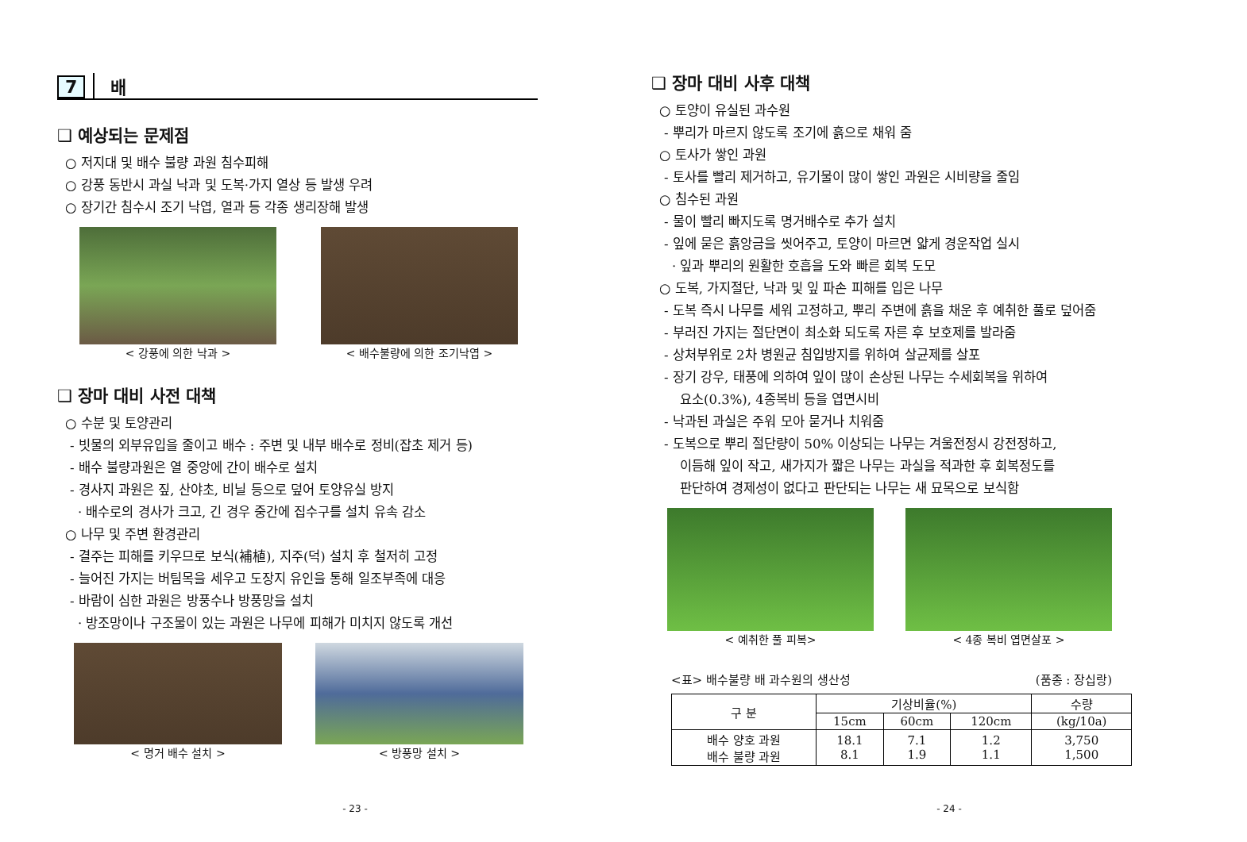7 배
❑ 예상되는 문제점
○ 저지대 및 배수 불량 과원 침수피해
○ 강풍 동반시 과실 낙과 및 도복·가지 열상 등 발생 우려
○ 장기간 침수시 조기 낙엽, 열과 등 각종 생리장해 발생
< 강풍에 의한 낙과 > < 배수불량에 의한 조기낙엽 >
❑ 장마 대비 사전 대책
○ 수분 및 토양관리
- 빗물의 외부유입을 줄이고 배수 : 주변 및 내부 배수로 정비(잡초 제거 등)
- 배수 불량과원은 열 중앙에 간이 배수로 설치
- 경사지 과원은 짚, 산야초, 비닐 등으로 덮어 토양유실 방지
· 배수로의 경사가 크고, 긴 경우 중간에 집수구를 설치 유속 감소
○ 나무 및 주변 환경관리
- 결주는 피해를 키우므로 보식(補植), 지주(덕) 설치 후 철저히 고정
- 늘어진 가지는 버팀목을 세우고 도장지 유인을 통해 일조부족에 대응
- 바람이 심한 과원은 방풍수나 방풍망을 설치
· 방조망이나 구조물이 있는 과원은 나무에 피해가 미치지 않도록 개선
< 명거 배수 설치 > < 방풍망 설치 >
- 23 -
❑ 장마 대비 사후 대책
○ 토양이 유실된 과수원
- 뿌리가 마르지 않도록 조기에 흙으로 채워 줌
○ 토사가 쌓인 과원
- 토사를 빨리 제거하고, 유기물이 많이 쌓인 과원은 시비량을 줄임
○ 침수된 과원
- 물이 빨리 빠지도록 명거배수로 추가 설치
- 잎에 묻은 흙앙금을 씻어주고, 토양이 마르면 얇게 경운작업 실시
· 잎과 뿌리의 원활한 호흡을 도와 빠른 회복 도모
○ 도복, 가지절단, 낙과 및 잎 파손 피해를 입은 나무
- 도복 즉시 나무를 세워 고정하고, 뿌리 주변에 흙을 채운 후 예취한 풀로 덮어줌
- 부러진 가지는 절단면이 최소화 되도록 자른 후 보호제를 발라줌
- 상처부위로 2차 병원균 침입방지를 위하여 살균제를 살포
- 장기 강우, 태풍에 의하여 잎이 많이 손상된 나무는 수세회복을 위하여
요소(0.3%), 4종복비 등을 엽면시비
- 낙과된 과실은 주워 모아 묻거나 치워줌
- 도복으로 뿌리 절단량이 50% 이상되는 나무는 겨울전정시 강전정하고,
이듬해 잎이 작고, 새가지가 짧은 나무는 과실을 적과한 후 회복정도를
판단하여 경제성이 없다고 판단되는 나무는 새 묘목으로 보식함
< 예취한 풀 피복> < 4종 복비 엽면살포 >
<표> 배수불량 배 과수원의 생산성 (품종 : 장십랑)
| 구 분 | 기상비율(%) | | | 수량 |
| --- | --- | --- | --- | --- |
| | 15cm | 60cm | 120cm | (kg/10a) |
| 배수 양호 과원 배수 불량 과원 | 18.1 8.1 | 7.1 1.9 | 1.2 1.1 | 3,750 1,500 |
- 24 -